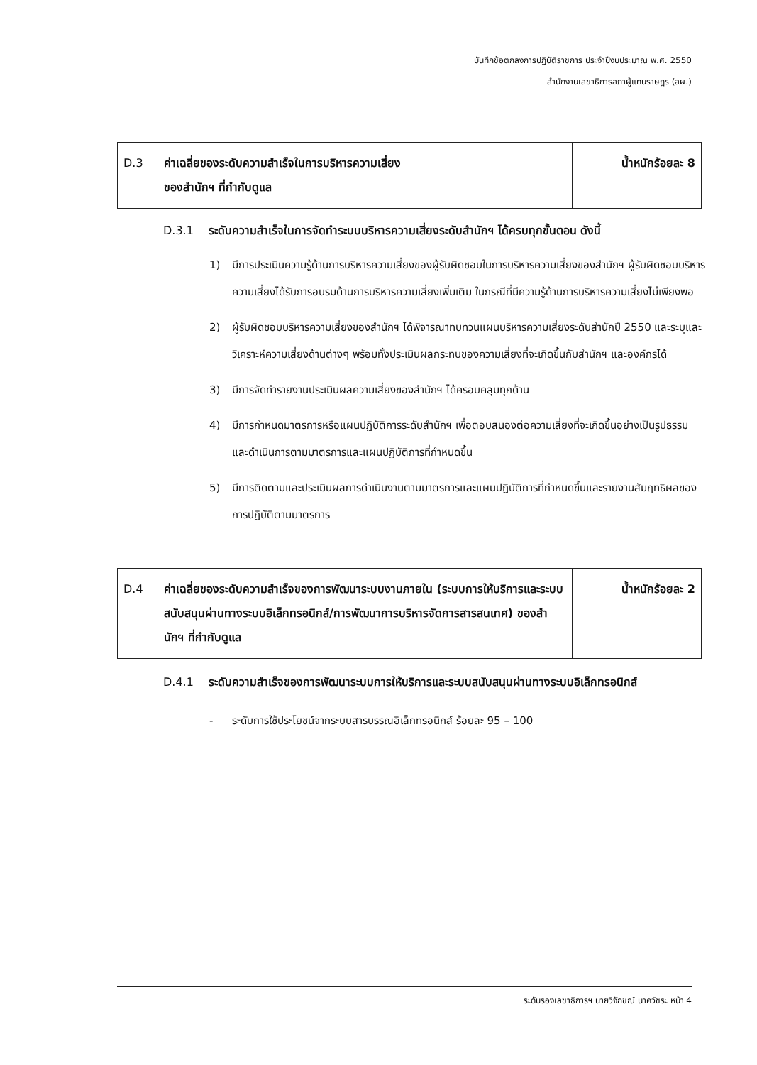บันทึกข้อตกลงการปฏิบัติราชการ ประจำปีงบประมาณ พ.ศ. 2550
สำนักงานเลขาธิการสภาผู้แทนราษฎร (สผ.)
| D.3 | ค่าเฉลี่ยของระดับความสำเร็จในการบริหารความเสี่ยง ของสำนักฯ ที่กำกับดูแล | น้ำหนักร้อยละ 8 |
D.3.1 ระดับความสำเร็จในการจัดทำระบบบริหารความเสี่ยงระดับสำนักฯ ได้ครบทุกขั้นตอน ดังนี้
1) มีการประเมินความรู้ด้านการบริหารความเสี่ยงของผู้รับผิดชอบในการบริหารความเสี่ยงของสำนักฯ ผู้รับผิดชอบบริหารความเสี่ยงได้รับการอบรมด้านการบริหารความเสี่ยงเพิ่มเติม ในกรณีที่มีความรู้ด้านการบริหารความเสี่ยงไม่เพียงพอ
2) ผู้รับผิดชอบบริหารความเสี่ยงของสำนักฯ ได้พิจารณาทบทวนแผนบริหารความเสี่ยงระดับสำนักปี 2550 และระบุและวิเคราะห์ความเสี่ยงด้านต่างๆ พร้อมทั้งประเมินผลกระทบของความเสี่ยงที่จะเกิดขึ้นกับสำนักฯ และองค์กรได้
3) มีการจัดทำรายงานประเมินผลความเสี่ยงของสำนักฯ ได้ครอบคลุมทุกด้าน
4) มีการกำหนดมาตรการหรือแผนปฏิบัติการระดับสำนักฯ เพื่อตอบสนองต่อความเสี่ยงที่จะเกิดขึ้นอย่างเป็นรูปธรรม และดำเนินการตามมาตรการและแผนปฏิบัติการที่กำหนดขึ้น
5) มีการติดตามและประเมินผลการดำเนินงานตามมาตรการและแผนปฏิบัติการที่กำหนดขึ้นและรายงานสัมฤทธิผลของการปฏิบัติตามมาตรการ
| D.4 | ค่าเฉลี่ยของระดับความสำเร็จของการพัฒนาระบบงานภายใน (ระบบการให้บริการและระบบสนับสนุนผ่านทางระบบอิเล็กทรอนิกส์/การพัฒนาการบริหารจัดการสารสนเทศ) ของสำนักฯ ที่กำกับดูแล | น้ำหนักร้อยละ 2 |
D.4.1 ระดับความสำเร็จของการพัฒนาระบบการให้บริการและระบบสนับสนุนผ่านทางระบบอิเล็กทรอนิกส์
- ระดับการใช้ประโยชน์จากระบบสารบรรณอิเล็กทรอนิกส์ ร้อยละ 95 – 100
ระดับรองเลขาธิการฯ นายวิจักขณ์ นาควัชระ หน้า 4